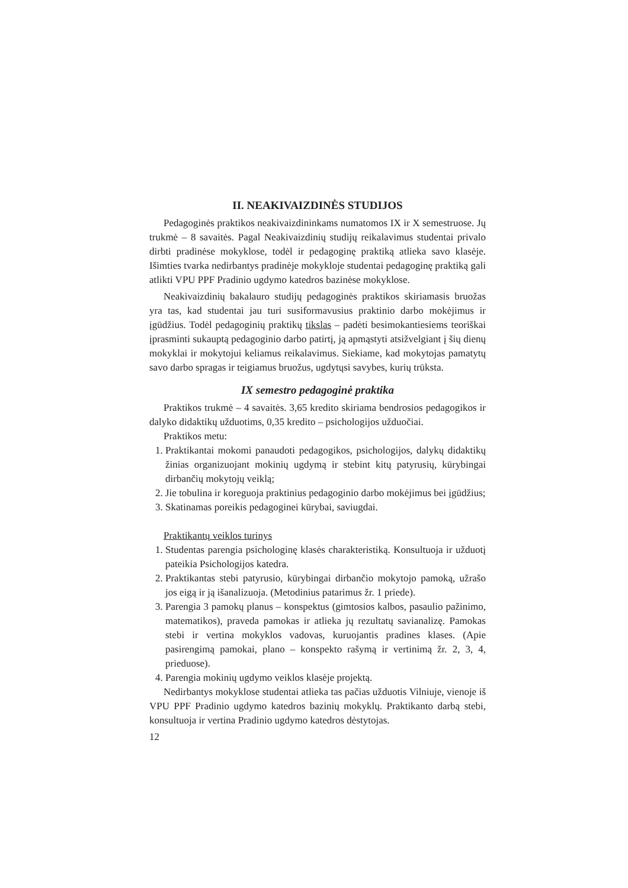II. NEAKIVAIZDINĖS STUDIJOS
Pedagoginės praktikos neakivaizdininkams numatomos IX ir X semestruose. Jų trukmė – 8 savaitės. Pagal Neakivaizdinių studijų reikalavimus studentai privalo dirbti pradinėse mokyklose, todėl ir pedagoginę praktiką atlieka savo klasėje. Išimties tvarka nedirbantys pradinėje mokykloje studentai pedagoginę praktiką gali atlikti VPU PPF Pradinio ugdymo katedros bazinėse mokyklose.
Neakivaizdinių bakalauro studijų pedagoginės praktikos skiriamasis bruožas yra tas, kad studentai jau turi susiformavusius praktinio darbo mokėjimus ir įgūdžius. Todėl pedagoginių praktikų tikslas – padėti besimokantiesiems teoriškai įprasminti sukauptą pedagoginio darbo patirtį, ją apmąstyti atsižvelgiant į šių dienų mokyklai ir mokytojui keliamus reikalavimus. Siekiame, kad mokytojas pamatytų savo darbo spragas ir teigiamus bruožus, ugdytųsi savybes, kurių trūksta.
IX semestro pedagoginė praktika
Praktikos trukmė – 4 savaitės. 3,65 kredito skiriama bendrosios pedagogikos ir dalyko didaktikų užduotims, 0,35 kredito – psichologijos užduočiai.
Praktikos metu:
1. Praktikantai mokomi panaudoti pedagogikos, psichologijos, dalykų didaktikų žinias organizuojant mokinių ugdymą ir stebint kitų patyrusių, kūrybingai dirbančių mokytojų veiklą;
2. Jie tobulina ir koreguoja praktinius pedagoginio darbo mokėjimus bei įgūdžius;
3. Skatinamas poreikis pedagoginei kūrybai, saviugdai.
Praktikantų veiklos turinys
1. Studentas parengia psichologinę klasės charakteristiką. Konsultuoja ir užduotį pateikia Psichologijos katedra.
2. Praktikantas stebi patyrusio, kūrybingai dirbančio mokytojo pamoką, užrašo jos eigą ir ją išanalizuoja. (Metodinius patarimus žr. 1 priede).
3. Parengia 3 pamokų planus – konspektus (gimtosios kalbos, pasaulio pažinimo, matematikos), praveda pamokas ir atlieka jų rezultatų savianalizę. Pamokas stebi ir vertina mokyklos vadovas, kuruojantis pradines klases. (Apie pasirengimą pamokai, plano – konspekto rašymą ir vertinimą žr. 2, 3, 4, prieduose).
4. Parengia mokinių ugdymo veiklos klasėje projektą.
Nedirbantys mokyklose studentai atlieka tas pačias užduotis Vilniuje, vienoje iš VPU PPF Pradinio ugdymo katedros bazinių mokyklų. Praktikanto darbą stebi, konsultuoja ir vertina Pradinio ugdymo katedros dėstytojas.
12